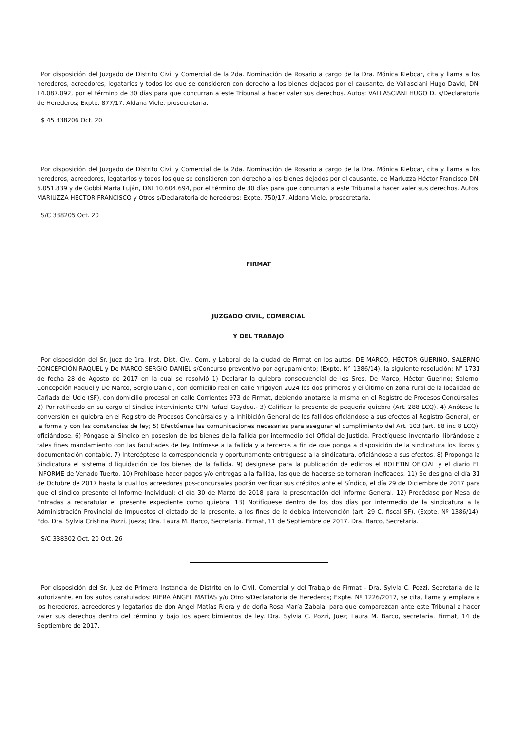Por disposición del Juzgado de Distrito Civil y Comercial de la 2da. Nominación de Rosario a cargo de la Dra. Mónica Klebcar, cita y llama a los herederos, acreedores, legatarios y todos los que se consideren con derecho a los bienes dejados por el causante, de Vallasciani Hugo David, DNI 14.087.092, por el término de 30 días para que concurran a este Tribunal a hacer valer sus derechos. Autos: VALLASCIANI HUGO D. s/Declaratoria de Herederos; Expte. 877/17. Aldana Viele, prosecretaria.
$ 45 338206 Oct. 20
Por disposición del Juzgado de Distrito Civil y Comercial de la 2da. Nominación de Rosario a cargo de la Dra. Mónica Klebcar, cita y llama a los herederos, acreedores, legatarios y todos los que se consideren con derecho a los bienes dejados por el causante, de Mariuzza Héctor Francisco DNI 6.051.839 y de Gobbi Marta Luján, DNI 10.604.694, por el término de 30 días para que concurran a este Tribunal a hacer valer sus derechos. Autos: MARIUZZA HECTOR FRANCISCO y Otros s/Declaratoria de herederos; Expte. 750/17. Aldana Viele, prosecretaria.
S/C 338205 Oct. 20
FIRMAT
JUZGADO CIVIL, COMERCIAL
Y DEL TRABAJO
Por disposición del Sr. Juez de 1ra. Inst. Dist. Civ., Com. y Laboral de la ciudad de Firmat en los autos: DE MARCO, HÉCTOR GUERINO, SALERNO CONCEPCIÓN RAQUEL y De MARCO SERGIO DANIEL s/Concurso preventivo por agrupamiento; (Expte. N° 1386/14). la siguiente resolución: N° 1731 de fecha 28 de Agosto de 2017 en la cual se resolvió 1) Declarar la quiebra consecuencial de los Sres. De Marco, Héctor Guerino; Salerno, Concepción Raquel y De Marco, Sergio Daniel, con domicilio real en calle Yrigoyen 2024 los dos primeros y el último en zona rural de la localidad de Cañada del Ucle (SF), con domicilio procesal en calle Corrientes 973 de Firmat, debiendo anotarse la misma en el Registro de Procesos Concúrsales. 2) Por ratificado en su cargo el Sindico interviniente CPN Rafael Gaydou.- 3) Calificar la presente de pequeña quiebra (Art. 288 LCQ). 4) Anótese la conversión en quiebra en el Registro de Procesos Concúrsales y la Inhibición General de los fallidos oficiándose a sus efectos al Registro General, en la forma y con las constancias de ley; 5) Efectúense las comunicaciones necesarias para asegurar el cumplimiento del Art. 103 (art. 88 inc 8 LCQ), oficiándose. 6) Póngase al Síndico en posesión de los bienes de la fallida por intermedio del Oficial de Justicia. Practíquese inventario, librándose a tales fines mandamiento con las facultades de ley. Intímese a la fallida y a terceros a fin de que ponga a disposición de la sindicatura los libros y documentación contable. 7) Intercéptese la correspondencia y oportunamente entréguese a la sindicatura, oficiándose a sus efectos. 8) Proponga la Sindicatura el sistema d liquidación de los bienes de la fallida. 9) designase para la publicación de edictos el BOLETIN OFICIAL y el diario EL INFORME de Venado Tuerto. 10) Prohíbase hacer pagos y/o entregas a la fallida, las que de hacerse se tornaran ineficaces. 11) Se designa el día 31 de Octubre de 2017 hasta la cual los acreedores pos-concursales podrán verificar sus créditos ante el Síndico, el día 29 de Diciembre de 2017 para que el síndico presente el Informe Individual; el día 30 de Marzo de 2018 para la presentación del Informe General. 12) Precédase por Mesa de Entradas a recaratular el presente expediente como quiebra. 13) Notifíquese dentro de los dos días por intermedio de la sindicatura a la Administración Provincial de Impuestos el dictado de la presente, a los fines de la debida intervención (art. 29 C. fiscal SF). (Expte. Nº 1386/14). Fdo. Dra. Sylvia Cristina Pozzi, Jueza; Dra. Laura M. Barco, Secretaria. Firmat, 11 de Septiembre de 2017. Dra. Barco, Secretaria.
S/C 338302 Oct. 20 Oct. 26
Por disposición del Sr. Juez de Primera Instancia de Distrito en lo Civil, Comercial y del Trabajo de Firmat - Dra. Sylvia C. Pozzi, Secretaria de la autorizante, en los autos caratulados: RIERA ÁNGEL MATÍAS y/u Otro s/Declaratoria de Herederos; Expte. Nº 1226/2017, se cita, llama y emplaza a los herederos, acreedores y legatarios de don Angel Matías Riera y de doña Rosa María Zabala, para que comparezcan ante este Tribunal a hacer valer sus derechos dentro del término y bajo los apercibimientos de ley. Dra. Sylvia C. Pozzi, Juez; Laura M. Barco, secretaria. Firmat, 14 de Septiembre de 2017.